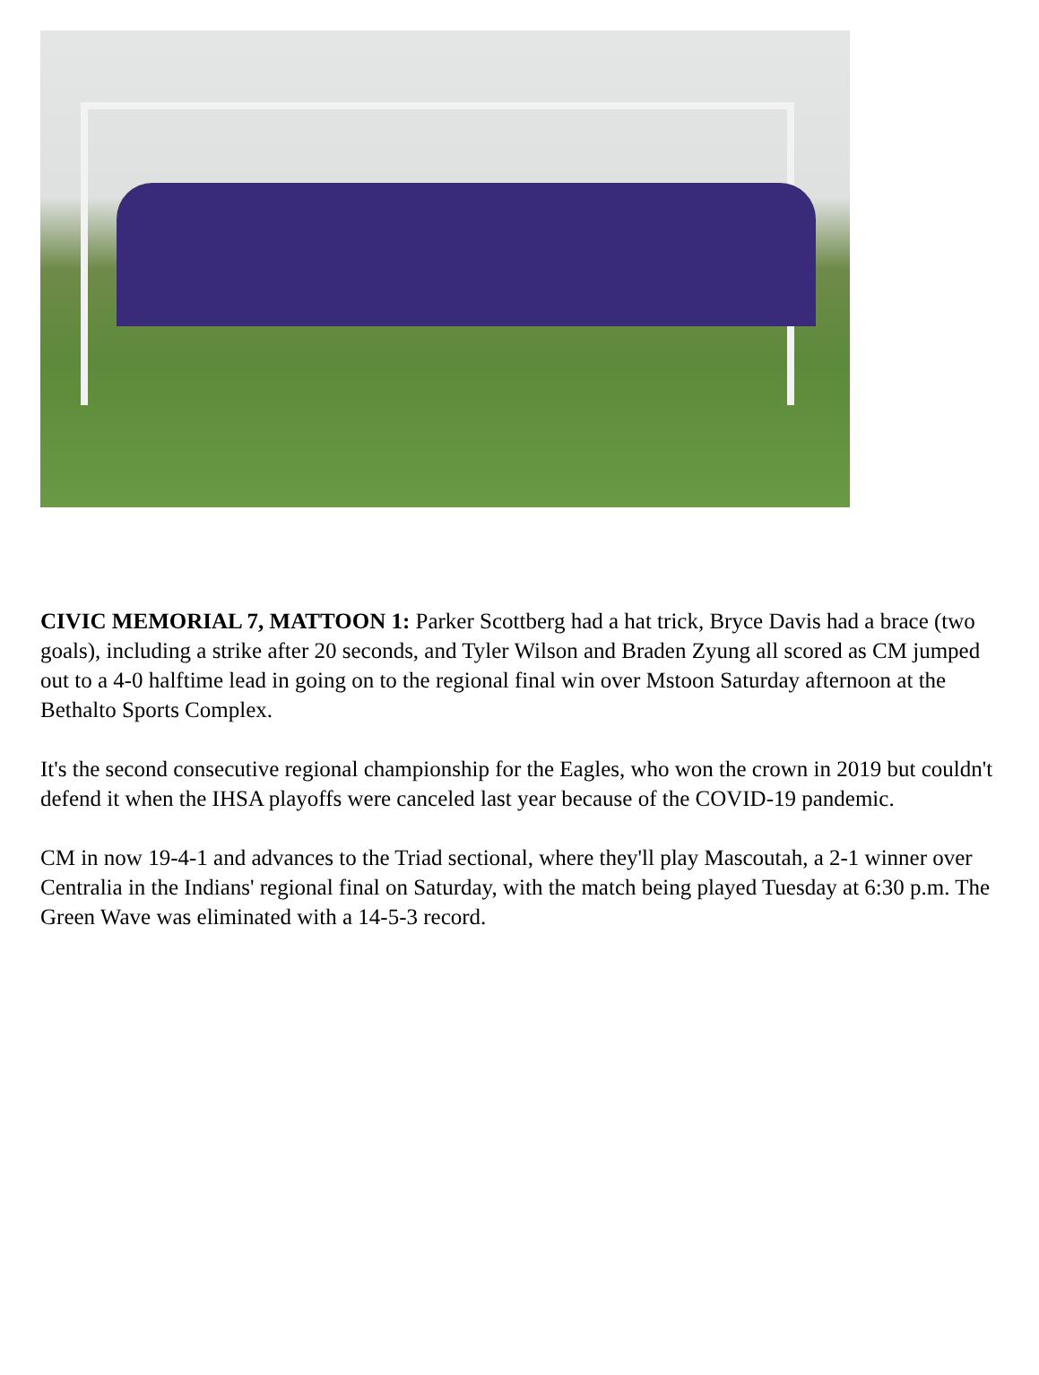CIVIC MEMORIAL 7, MATTOON 1: Parker Scottberg had a hat trick, Bryce Davis had a brace (two goals), including a strike after 20 seconds, and Tyler Wilson and Braden Zyung all scored as CM jumped out to a 4-0 halftime lead in going on to the regional final win over Mstoon Saturday afternoon at the Bethalto Sports Complex.
It's the second consecutive regional championship for the Eagles, who won the crown in 2019 but couldn't defend it when the IHSA playoffs were canceled last year because of the COVID-19 pandemic.
CM in now 19-4-1 and advances to the Triad sectional, where they'll play Mascoutah, a 2-1 winner over Centralia in the Indians' regional final on Saturday, with the match being played Tuesday at 6:30 p.m. The Green Wave was eliminated with a 14-5-3 record.